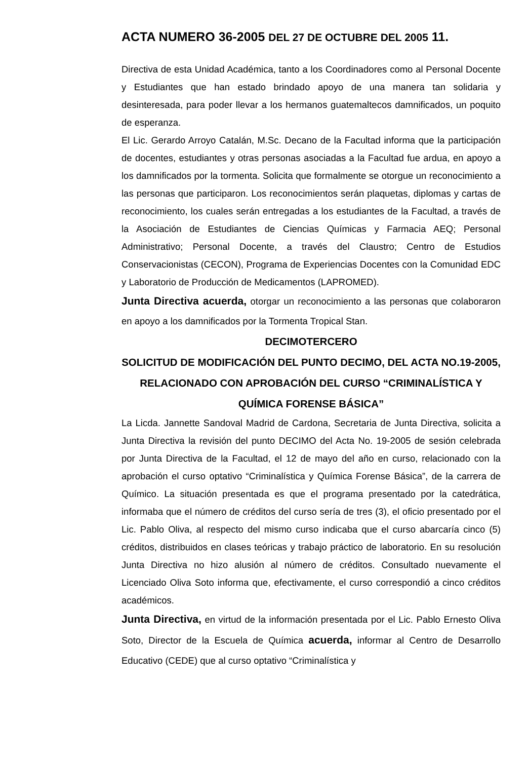ACTA NUMERO 36-2005 DEL 27 DE OCTUBRE DEL 2005 11.
Directiva de esta Unidad Académica, tanto a los Coordinadores como al Personal Docente y Estudiantes que han estado brindado apoyo de una manera tan solidaria y desinteresada, para poder llevar a los hermanos guatemaltecos damnificados, un poquito de esperanza.
El Lic. Gerardo Arroyo Catalán, M.Sc. Decano de la Facultad informa que la participación de docentes, estudiantes y otras personas asociadas a la Facultad fue ardua, en apoyo a los damnificados por la tormenta. Solicita que formalmente se otorgue un reconocimiento a las personas que participaron. Los reconocimientos serán plaquetas, diplomas y cartas de reconocimiento, los cuales serán entregadas a los estudiantes de la Facultad, a través de la Asociación de Estudiantes de Ciencias Químicas y Farmacia AEQ; Personal Administrativo; Personal Docente, a través del Claustro; Centro de Estudios Conservacionistas (CECON), Programa de Experiencias Docentes con la Comunidad EDC y Laboratorio de Producción de Medicamentos (LAPROMED).
Junta Directiva acuerda, otorgar un reconocimiento a las personas que colaboraron en apoyo a los damnificados por la Tormenta Tropical Stan.
DECIMOTERCERO
SOLICITUD DE MODIFICACIÓN DEL PUNTO DECIMO, DEL ACTA NO.19-2005, RELACIONADO CON APROBACIÓN DEL CURSO “CRIMINALÍSTICA Y QUÍMICA FORENSE BÁSICA”
La Licda. Jannette Sandoval Madrid de Cardona, Secretaria de Junta Directiva, solicita a Junta Directiva la revisión del punto DECIMO del Acta No. 19-2005 de sesión celebrada por Junta Directiva de la Facultad, el 12 de mayo del año en curso, relacionado con la aprobación el curso optativo “Criminalística y Química Forense Básica”, de la carrera de Químico. La situación presentada es que el programa presentado por la catedrática, informaba que el número de créditos del curso sería de tres (3), el oficio presentado por el Lic. Pablo Oliva, al respecto del mismo curso indicaba que el curso abarcaría cinco (5) créditos, distribuidos en clases teóricas y trabajo práctico de laboratorio. En su resolución Junta Directiva no hizo alusión al número de créditos. Consultado nuevamente el Licenciado Oliva Soto informa que, efectivamente, el curso correspondió a cinco créditos académicos.
Junta Directiva, en virtud de la información presentada por el Lic. Pablo Ernesto Oliva Soto, Director de la Escuela de Química acuerda, informar al Centro de Desarrollo Educativo (CEDE) que al curso optativo “Criminalística y